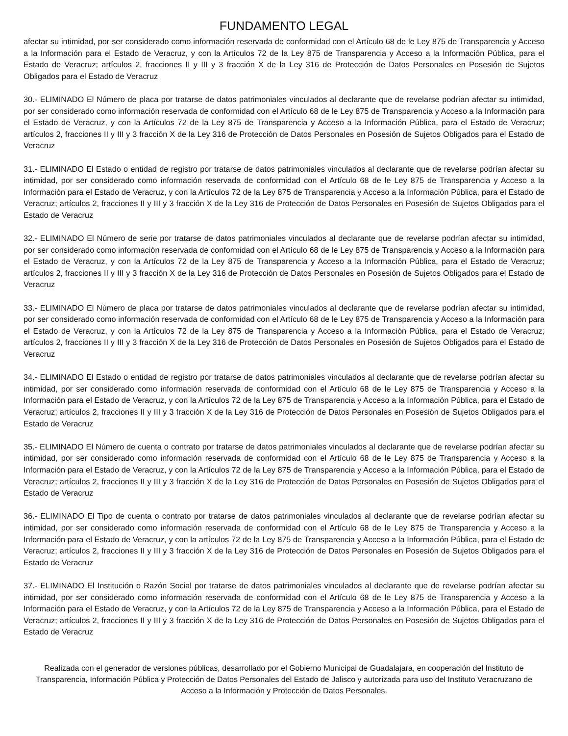FUNDAMENTO LEGAL
afectar su intimidad, por ser considerado como información reservada de conformidad con el Artículo 68 de le Ley 875 de Transparencia y Acceso a la Información para el Estado de Veracruz, y con la Artículos 72 de la Ley 875 de Transparencia y Acceso a la Información Pública, para el Estado de Veracruz; artículos 2, fracciones II y III y 3 fracción X de la Ley 316 de Protección de Datos Personales en Posesión de Sujetos Obligados para el Estado de Veracruz
30.- ELIMINADO El Número de placa por tratarse de datos patrimoniales vinculados al declarante que de revelarse podrían afectar su intimidad, por ser considerado como información reservada de conformidad con el Artículo 68 de le Ley 875 de Transparencia y Acceso a la Información para el Estado de Veracruz, y con la Artículos 72 de la Ley 875 de Transparencia y Acceso a la Información Pública, para el Estado de Veracruz; artículos 2, fracciones II y III y 3 fracción X de la Ley 316 de Protección de Datos Personales en Posesión de Sujetos Obligados para el Estado de Veracruz
31.- ELIMINADO El Estado o entidad de registro por tratarse de datos patrimoniales vinculados al declarante que de revelarse podrían afectar su intimidad, por ser considerado como información reservada de conformidad con el Artículo 68 de le Ley 875 de Transparencia y Acceso a la Información para el Estado de Veracruz, y con la Artículos 72 de la Ley 875 de Transparencia y Acceso a la Información Pública, para el Estado de Veracruz; artículos 2, fracciones II y III y 3 fracción X de la Ley 316 de Protección de Datos Personales en Posesión de Sujetos Obligados para el Estado de Veracruz
32.- ELIMINADO El Número de serie por tratarse de datos patrimoniales vinculados al declarante que de revelarse podrían afectar su intimidad, por ser considerado como información reservada de conformidad con el Artículo 68 de le Ley 875 de Transparencia y Acceso a la Información para el Estado de Veracruz, y con la Artículos 72 de la Ley 875 de Transparencia y Acceso a la Información Pública, para el Estado de Veracruz; artículos 2, fracciones II y III y 3 fracción X de la Ley 316 de Protección de Datos Personales en Posesión de Sujetos Obligados para el Estado de Veracruz
33.- ELIMINADO El Número de placa por tratarse de datos patrimoniales vinculados al declarante que de revelarse podrían afectar su intimidad, por ser considerado como información reservada de conformidad con el Artículo 68 de le Ley 875 de Transparencia y Acceso a la Información para el Estado de Veracruz, y con la Artículos 72 de la Ley 875 de Transparencia y Acceso a la Información Pública, para el Estado de Veracruz; artículos 2, fracciones II y III y 3 fracción X de la Ley 316 de Protección de Datos Personales en Posesión de Sujetos Obligados para el Estado de Veracruz
34.- ELIMINADO El Estado o entidad de registro por tratarse de datos patrimoniales vinculados al declarante que de revelarse podrían afectar su intimidad, por ser considerado como información reservada de conformidad con el Artículo 68 de le Ley 875 de Transparencia y Acceso a la Información para el Estado de Veracruz, y con la Artículos 72 de la Ley 875 de Transparencia y Acceso a la Información Pública, para el Estado de Veracruz; artículos 2, fracciones II y III y 3 fracción X de la Ley 316 de Protección de Datos Personales en Posesión de Sujetos Obligados para el Estado de Veracruz
35.- ELIMINADO El Número de cuenta o contrato por tratarse de datos patrimoniales vinculados al declarante que de revelarse podrían afectar su intimidad, por ser considerado como información reservada de conformidad con el Artículo 68 de le Ley 875 de Transparencia y Acceso a la Información para el Estado de Veracruz, y con la Artículos 72 de la Ley 875 de Transparencia y Acceso a la Información Pública, para el Estado de Veracruz; artículos 2, fracciones II y III y 3 fracción X de la Ley 316 de Protección de Datos Personales en Posesión de Sujetos Obligados para el Estado de Veracruz
36.- ELIMINADO El Tipo de cuenta o contrato por tratarse de datos patrimoniales vinculados al declarante que de revelarse podrían afectar su intimidad, por ser considerado como información reservada de conformidad con el Artículo 68 de le Ley 875 de Transparencia y Acceso a la Información para el Estado de Veracruz, y con la artículos 72 de la Ley 875 de Transparencia y Acceso a la Información Pública, para el Estado de Veracruz; artículos 2, fracciones II y III y 3 fracción X de la Ley 316 de Protección de Datos Personales en Posesión de Sujetos Obligados para el Estado de Veracruz
37.- ELIMINADO El Institución o Razón Social por tratarse de datos patrimoniales vinculados al declarante que de revelarse podrían afectar su intimidad, por ser considerado como información reservada de conformidad con el Artículo 68 de le Ley 875 de Transparencia y Acceso a la Información para el Estado de Veracruz, y con la Artículos 72 de la Ley 875 de Transparencia y Acceso a la Información Pública, para el Estado de Veracruz; artículos 2, fracciones II y III y 3 fracción X de la Ley 316 de Protección de Datos Personales en Posesión de Sujetos Obligados para el Estado de Veracruz
Realizada con el generador de versiones públicas, desarrollado por el Gobierno Municipal de Guadalajara, en cooperación del Instituto de Transparencia, Información Pública y Protección de Datos Personales del Estado de Jalisco y autorizada para uso del Instituto Veracruzano de Acceso a la Información y Protección de Datos Personales.